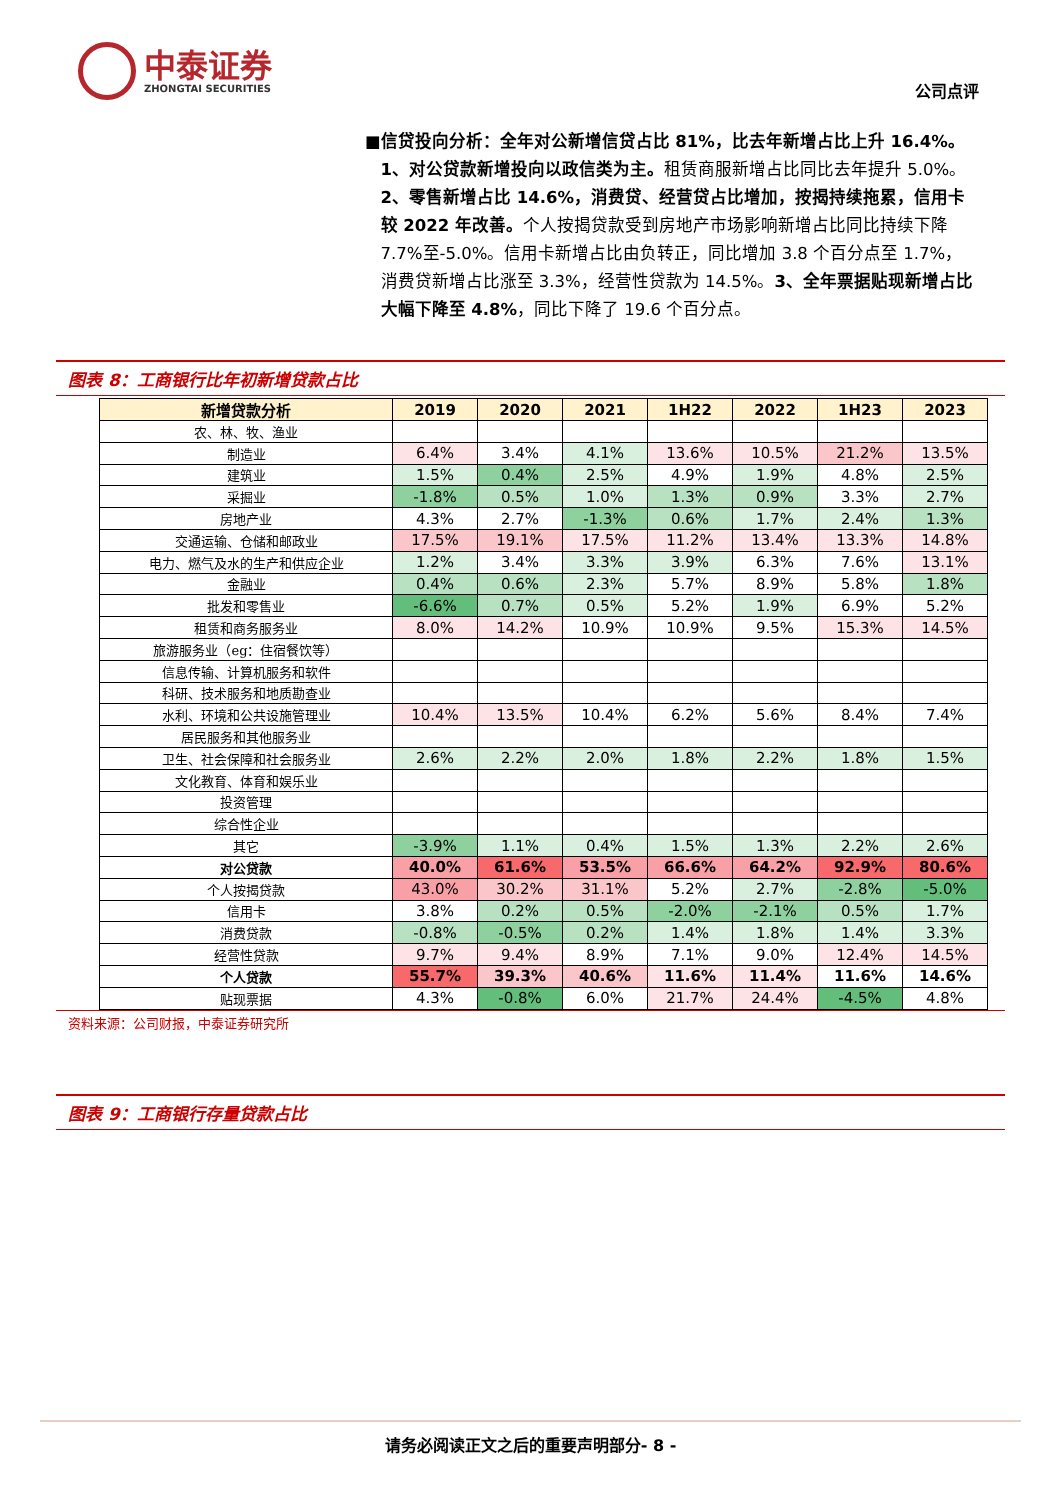中泰证券
ZHONGTAI SECURITIES
公司点评
■ 信贷投向分析：全年对公新增信贷占比 81%，比去年新增占比上升 16.4%。1、对公贷款新增投向以政信类为主。租赁商服新增占比同比去年提升 5.0%。2、零售新增占比 14.6%，消费贷、经营贷占比增加，按揭持续拖累，信用卡较 2022 年改善。个人按揭贷款受到房地产市场影响新增占比同比持续下降 7.7%至-5.0%。信用卡新增占比由负转正，同比增加 3.8 个百分点至 1.7%，消费贷新增占比涨至 3.3%，经营性贷款为 14.5%。3、全年票据贴现新增占比大幅下降至 4.8%，同比下降了 19.6 个百分点。
图表 8：工商银行比年初新增贷款占比
| 新增贷款分析 | 2019 | 2020 | 2021 | 1H22 | 2022 | 1H23 | 2023 |
| --- | --- | --- | --- | --- | --- | --- | --- |
| 农、林、牧、渔业 | | | | | | | |
| 制造业 | 6.4% | 3.4% | 4.1% | 13.6% | 10.5% | 21.2% | 13.5% |
| 建筑业 | 1.5% | 0.4% | 2.5% | 4.9% | 1.9% | 4.8% | 2.5% |
| 采掘业 | -1.8% | 0.5% | 1.0% | 1.3% | 0.9% | 3.3% | 2.7% |
| 房地产业 | 4.3% | 2.7% | -1.3% | 0.6% | 1.7% | 2.4% | 1.3% |
| 交通运输、仓储和邮政业 | 17.5% | 19.1% | 17.5% | 11.2% | 13.4% | 13.3% | 14.8% |
| 电力、燃气及水的生产和供应企业 | 1.2% | 3.4% | 3.3% | 3.9% | 6.3% | 7.6% | 13.1% |
| 金融业 | 0.4% | 0.6% | 2.3% | 5.7% | 8.9% | 5.8% | 1.8% |
| 批发和零售业 | -6.6% | 0.7% | 0.5% | 5.2% | 1.9% | 6.9% | 5.2% |
| 租赁和商务服务业 | 8.0% | 14.2% | 10.9% | 10.9% | 9.5% | 15.3% | 14.5% |
| 旅游服务业（eg：住宿餐饮等） | | | | | | | |
| 信息传输、计算机服务和软件 | | | | | | | |
| 科研、技术服务和地质勘查业 | | | | | | | |
| 水利、环境和公共设施管理业 | 10.4% | 13.5% | 10.4% | 6.2% | 5.6% | 8.4% | 7.4% |
| 居民服务和其他服务业 | | | | | | | |
| 卫生、社会保障和社会服务业 | 2.6% | 2.2% | 2.0% | 1.8% | 2.2% | 1.8% | 1.5% |
| 文化教育、体育和娱乐业 | | | | | | | |
| 投资管理 | | | | | | | |
| 综合性企业 | | | | | | | |
| 其它 | -3.9% | 1.1% | 0.4% | 1.5% | 1.3% | 2.2% | 2.6% |
| 对公贷款 | 40.0% | 61.6% | 53.5% | 66.6% | 64.2% | 92.9% | 80.6% |
| 个人按揭贷款 | 43.0% | 30.2% | 31.1% | 5.2% | 2.7% | -2.8% | -5.0% |
| 信用卡 | 3.8% | 0.2% | 0.5% | -2.0% | -2.1% | 0.5% | 1.7% |
| 消费贷款 | -0.8% | -0.5% | 0.2% | 1.4% | 1.8% | 1.4% | 3.3% |
| 经营性贷款 | 9.7% | 9.4% | 8.9% | 7.1% | 9.0% | 12.4% | 14.5% |
| 个人贷款 | 55.7% | 39.3% | 40.6% | 11.6% | 11.4% | 11.6% | 14.6% |
| 贴现票据 | 4.3% | -0.8% | 6.0% | 21.7% | 24.4% | -4.5% | 4.8% |
资料来源：公司财报，中泰证券研究所
图表 9：工商银行存量贷款占比
请务必阅读正文之后的重要声明部分- 8 -